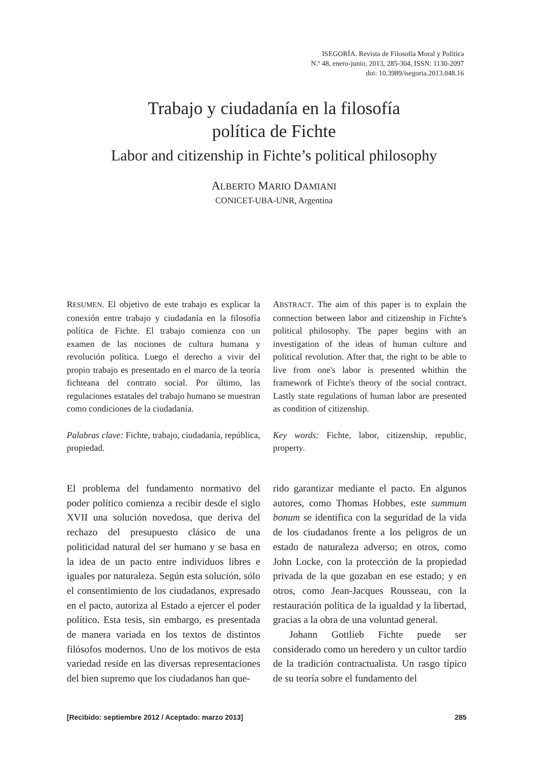ISEGORÍA. Revista de Filosofía Moral y Política
N.º 48, enero-junio, 2013, 285-304, ISSN: 1130-2097
doi: 10.3989/isegoria.2013.048.16
Trabajo y ciudadanía en la filosofía
política de Fichte
Labor and citizenship in Fichte’s political philosophy
ALBERTO MARIO DAMIANI
CONICET-UBA-UNR, Argentina
RESUMEN. El objetivo de este trabajo es explicar la conexión entre trabajo y ciudadanía en la filosofía política de Fichte. El trabajo comienza con un examen de las nociones de cultura humana y revolución política. Luego el derecho a vivir del propio trabajo es presentado en el marco de la teoría fichteana del contrato social. Por último, las regulaciones estatales del trabajo humano se muestran como condiciones de la ciudadanía.
Palabras clave: Fichte, trabajo, ciudadanía, república, propiedad.
ABSTRACT. The aim of this paper is to explain the connection between labor and citizenship in Fichte's political philosophy. The paper begins with an investigation of the ideas of human culture and political revolution. After that, the right to be able to live from one's labor is presented whithin the framework of Fichte's theory of the social contract. Lastly state regulations of human labor are presented as condition of citizenship.
Key words: Fichte, labor, citizenship, republic, property.
El problema del fundamento normativo del poder político comienza a recibir desde el siglo XVII una solución novedosa, que deriva del rechazo del presupuesto clásico de una politicidad natural del ser humano y se basa en la idea de un pacto entre individuos libres e iguales por naturaleza. Según esta solución, sólo el consentimiento de los ciudadanos, expresado en el pacto, autoriza al Estado a ejercer el poder político. Esta tesis, sin embargo, es presentada de manera variada en los textos de distintos filósofos modernos. Uno de los motivos de esta variedad reside en las diversas representaciones del bien supremo que los ciudadanos han que-
rido garantizar mediante el pacto. En algunos autores, como Thomas Hobbes, este summum bonum se identifica con la seguridad de la vida de los ciudadanos frente a los peligros de un estado de naturaleza adverso; en otros, como John Locke, con la protección de la propiedad privada de la que gozaban en ese estado; y en otros, como Jean-Jacques Rousseau, con la restauración política de la igualdad y la libertad, gracias a la obra de una voluntad general.
Johann Gottlieb Fichte puede ser considerado como un heredero y un cultor tardío de la tradición contractualista. Un rasgo típico de su teoría sobre el fundamento del
[Recibido: septiembre 2012 / Aceptado: marzo 2013] 285